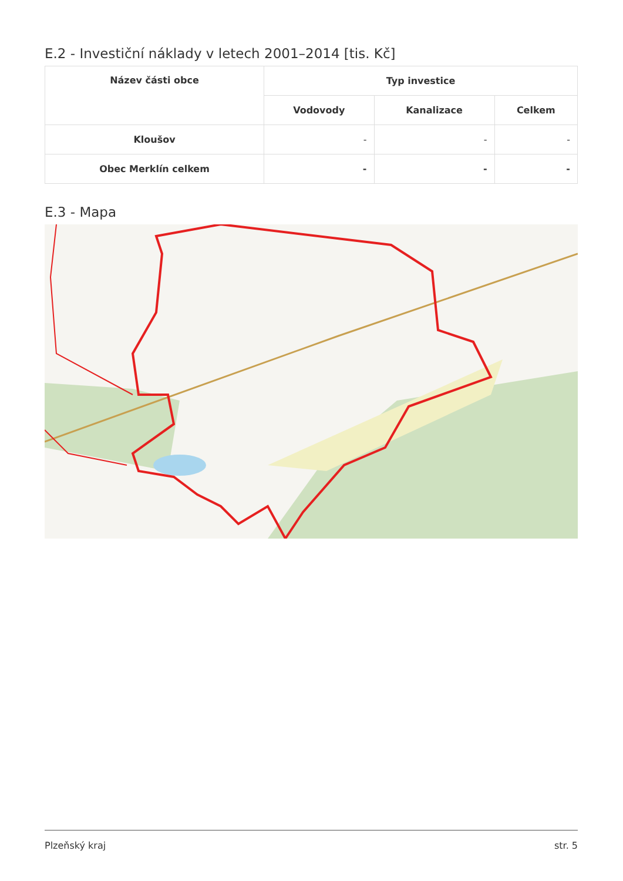E.2 - Investiční náklady v letech 2001–2014 [tis. Kč]
| Název části obce | Typ investice | | |
| --- | --- | --- | --- |
| | Vodovody | Kanalizace | Celkem |
| Kloušov | - | - | - |
| Obec Merklín celkem | - | - | - |
E.3 - Mapa
Plzeňský kraj str. 5